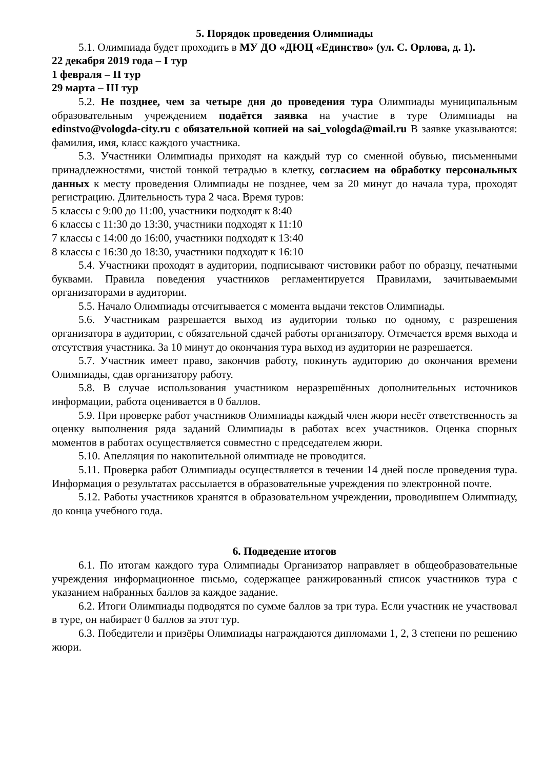5. Порядок проведения Олимпиады
5.1. Олимпиада будет проходить в МУ ДО «ДЮЦ «Единство» (ул. С. Орлова, д. 1).
22 декабря 2019 года – I тур
1 февраля – II тур
29 марта – III тур
5.2. Не позднее, чем за четыре дня до проведения тура Олимпиады муниципальным образовательным учреждением подаётся заявка на участие в туре Олимпиады на edinstvo@vologda-city.ru с обязательной копией на sai_vologda@mail.ru В заявке указываются: фамилия, имя, класс каждого участника.
5.3. Участники Олимпиады приходят на каждый тур со сменной обувью, письменными принадлежностями, чистой тонкой тетрадью в клетку, согласием на обработку персональных данных к месту проведения Олимпиады не позднее, чем за 20 минут до начала тура, проходят регистрацию. Длительность тура 2 часа. Время туров:
5 классы с 9:00 до 11:00, участники подходят к 8:40
6 классы с 11:30 до 13:30, участники подходят к 11:10
7 классы с 14:00 до 16:00, участники подходят к 13:40
8 классы с 16:30 до 18:30, участники подходят к 16:10
5.4. Участники проходят в аудитории, подписывают чистовики работ по образцу, печатными буквами. Правила поведения участников регламентируется Правилами, зачитываемыми организаторами в аудитории.
5.5. Начало Олимпиады отсчитывается с момента выдачи текстов Олимпиады.
5.6. Участникам разрешается выход из аудитории только по одному, с разрешения организатора в аудитории, с обязательной сдачей работы организатору. Отмечается время выхода и отсутствия участника. За 10 минут до окончания тура выход из аудитории не разрешается.
5.7. Участник имеет право, закончив работу, покинуть аудиторию до окончания времени Олимпиады, сдав организатору работу.
5.8. В случае использования участником неразрешённых дополнительных источников информации, работа оценивается в 0 баллов.
5.9. При проверке работ участников Олимпиады каждый член жюри несёт ответственность за оценку выполнения ряда заданий Олимпиады в работах всех участников. Оценка спорных моментов в работах осуществляется совместно с председателем жюри.
5.10. Апелляция по накопительной олимпиаде не проводится.
5.11. Проверка работ Олимпиады осуществляется в течении 14 дней после проведения тура. Информация о результатах рассылается в образовательные учреждения по электронной почте.
5.12. Работы участников хранятся в образовательном учреждении, проводившем Олимпиаду, до конца учебного года.
6. Подведение итогов
6.1. По итогам каждого тура Олимпиады Организатор направляет в общеобразовательные учреждения информационное письмо, содержащее ранжированный список участников тура с указанием набранных баллов за каждое задание.
6.2. Итоги Олимпиады подводятся по сумме баллов за три тура. Если участник не участвовал в туре, он набирает 0 баллов за этот тур.
6.3. Победители и призёры Олимпиады награждаются дипломами 1, 2, 3 степени по решению жюри.